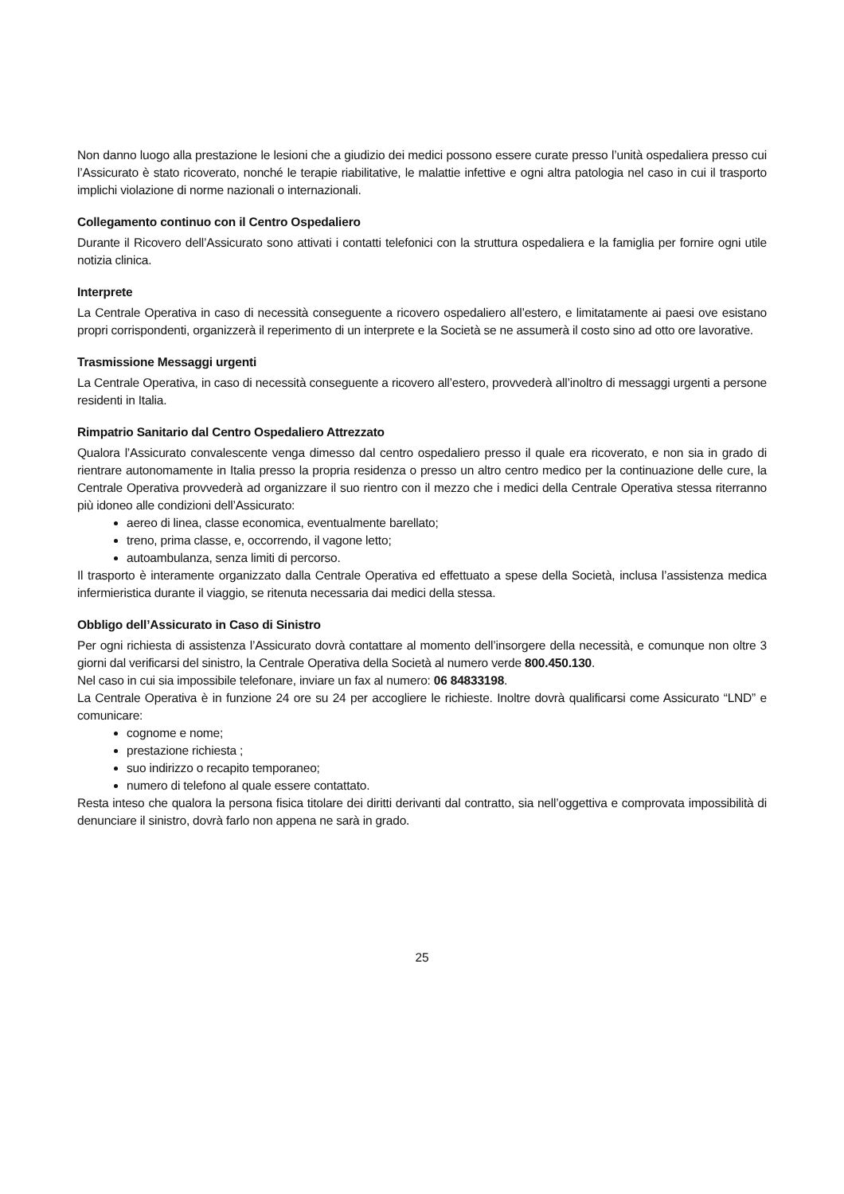Non danno luogo alla prestazione le lesioni che a giudizio dei medici possono essere curate presso l’unità ospedaliera presso cui l’Assicurato è stato ricoverato, nonché le terapie riabilitative, le malattie infettive e ogni altra patologia nel caso in cui il trasporto implichi violazione di norme nazionali o internazionali.
Collegamento continuo con il Centro Ospedaliero
Durante il Ricovero dell’Assicurato sono attivati i contatti telefonici con la struttura ospedaliera e la famiglia per fornire ogni utile notizia clinica.
Interprete
La Centrale Operativa in caso di necessità conseguente a ricovero ospedaliero all’estero, e limitatamente ai paesi ove esistano propri corrispondenti, organizzerà il reperimento di un interprete e la Società se ne assumerà il costo sino ad otto ore lavorative.
Trasmissione Messaggi urgenti
La Centrale Operativa, in caso di necessità conseguente a ricovero all’estero, provvederà all’inoltro di messaggi urgenti a persone residenti in Italia.
Rimpatrio Sanitario dal Centro Ospedaliero Attrezzato
Qualora l’Assicurato convalescente venga dimesso dal centro ospedaliero presso il quale era ricoverato, e non sia in grado di rientrare autonomamente in Italia presso la propria residenza o presso un altro centro medico per la continuazione delle cure, la Centrale Operativa provvederà ad organizzare il suo rientro con il mezzo che i medici della Centrale Operativa stessa riterranno più idoneo alle condizioni dell’Assicurato:
aereo di linea, classe economica, eventualmente barellato;
treno, prima classe, e, occorrendo, il vagone letto;
autoambulanza, senza limiti di percorso.
Il trasporto è interamente organizzato dalla Centrale Operativa ed effettuato a spese della Società, inclusa l’assistenza medica infermieristica durante il viaggio, se ritenuta necessaria dai medici della stessa.
Obbligo dell’Assicurato in Caso di Sinistro
Per ogni richiesta di assistenza l’Assicurato dovrà contattare al momento dell’insorgere della necessità, e comunque non oltre 3 giorni dal verificarsi del sinistro, la Centrale Operativa della Società al numero verde 800.450.130.
Nel caso in cui sia impossibile telefonare, inviare un fax al numero: 06 84833198.
La Centrale Operativa è in funzione 24 ore su 24 per accogliere le richieste. Inoltre dovrà qualificarsi come Assicurato “LND” e comunicare:
cognome e nome;
prestazione richiesta ;
suo indirizzo o recapito temporaneo;
numero di telefono al quale essere contattato.
Resta inteso che qualora la persona fisica titolare dei diritti derivanti dal contratto, sia nell’oggettiva e comprovata impossibilità di denunciare il sinistro, dovrà farlo non appena ne sarà in grado.
25